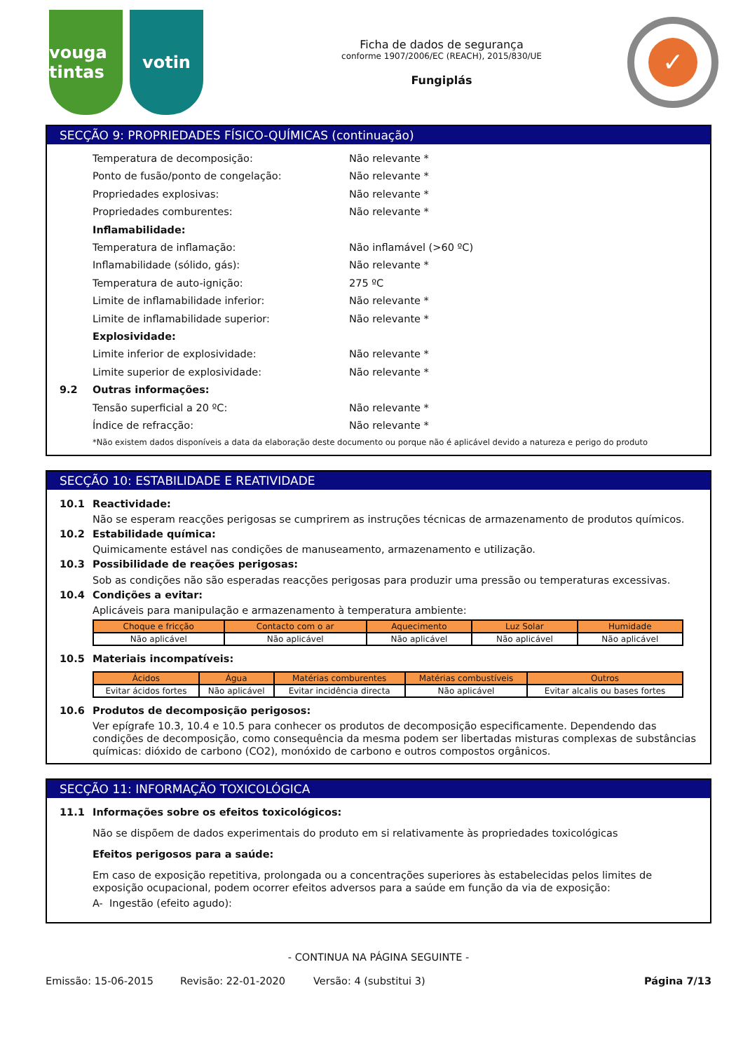vouga tintas
votin
Ficha de dados de segurança
conforme 1907/2006/EC (REACH), 2015/830/UE
Fungiplás
✓
SECÇÃO 9: PROPRIEDADES FÍSICO-QUÍMICAS (continuação)
Temperatura de decomposição: Não relevante *
Ponto de fusão/ponto de congelação: Não relevante *
Propriedades explosivas: Não relevante *
Propriedades comburentes: Não relevante *
Inflamabilidade:
Temperatura de inflamação: Não inflamável (>60 ºC)
Inflamabilidade (sólido, gás): Não relevante *
Temperatura de auto-ignição: 275 ºC
Limite de inflamabilidade inferior: Não relevante *
Limite de inflamabilidade superior: Não relevante *
Explosividade:
Limite inferior de explosividade: Não relevante *
Limite superior de explosividade: Não relevante *
9.2 Outras informações:
Tensão superficial a 20 ºC: Não relevante *
Índice de refracção: Não relevante *
*Não existem dados disponíveis a data da elaboração deste documento ou porque não é aplicável devido a natureza e perigo do produto
SECÇÃO 10: ESTABILIDADE E REATIVIDADE
10.1 Reactividade:
Não se esperam reacções perigosas se cumprirem as instruções técnicas de armazenamento de produtos químicos.
10.2 Estabilidade química:
Quimicamente estável nas condições de manuseamento, armazenamento e utilização.
10.3 Possibilidade de reações perigosas:
Sob as condições não são esperadas reacções perigosas para produzir uma pressão ou temperaturas excessivas.
10.4 Condições a evitar:
Aplicáveis para manipulação e armazenamento à temperatura ambiente:
| Choque e fricção | Contacto com o ar | Aquecimento | Luz Solar | Humidade |
| --- | --- | --- | --- | --- |
| Não aplicável | Não aplicável | Não aplicável | Não aplicável | Não aplicável |
10.5 Materiais incompatíveis:
| Ácidos | Água | Matérias comburentes | Matérias combustíveis | Outros |
| --- | --- | --- | --- | --- |
| Evitar ácidos fortes | Não aplicável | Evitar incidência directa | Não aplicável | Evitar alcalis ou bases fortes |
10.6 Produtos de decomposição perigosos:
Ver epígrafe 10.3, 10.4 e 10.5 para conhecer os produtos de decomposição especificamente. Dependendo das condições de decomposição, como consequência da mesma podem ser libertadas misturas complexas de substâncias químicas: dióxido de carbono (CO2), monóxido de carbono e outros compostos orgânicos.
SECÇÃO 11: INFORMAÇÃO TOXICOLÓGICA
11.1 Informações sobre os efeitos toxicológicos:
Não se dispõem de dados experimentais do produto em si relativamente às propriedades toxicológicas
Efeitos perigosos para a saúde:
Em caso de exposição repetitiva, prolongada ou a concentrações superiores às estabelecidas pelos limites de exposição ocupacional, podem ocorrer efeitos adversos para a saúde em função da via de exposição:
A- Ingestão (efeito agudo):
- CONTINUA NA PÁGINA SEGUINTE -
Emissão: 15-06-2015 Revisão: 22-01-2020 Versão: 4 (substitui 3) Página 7/13